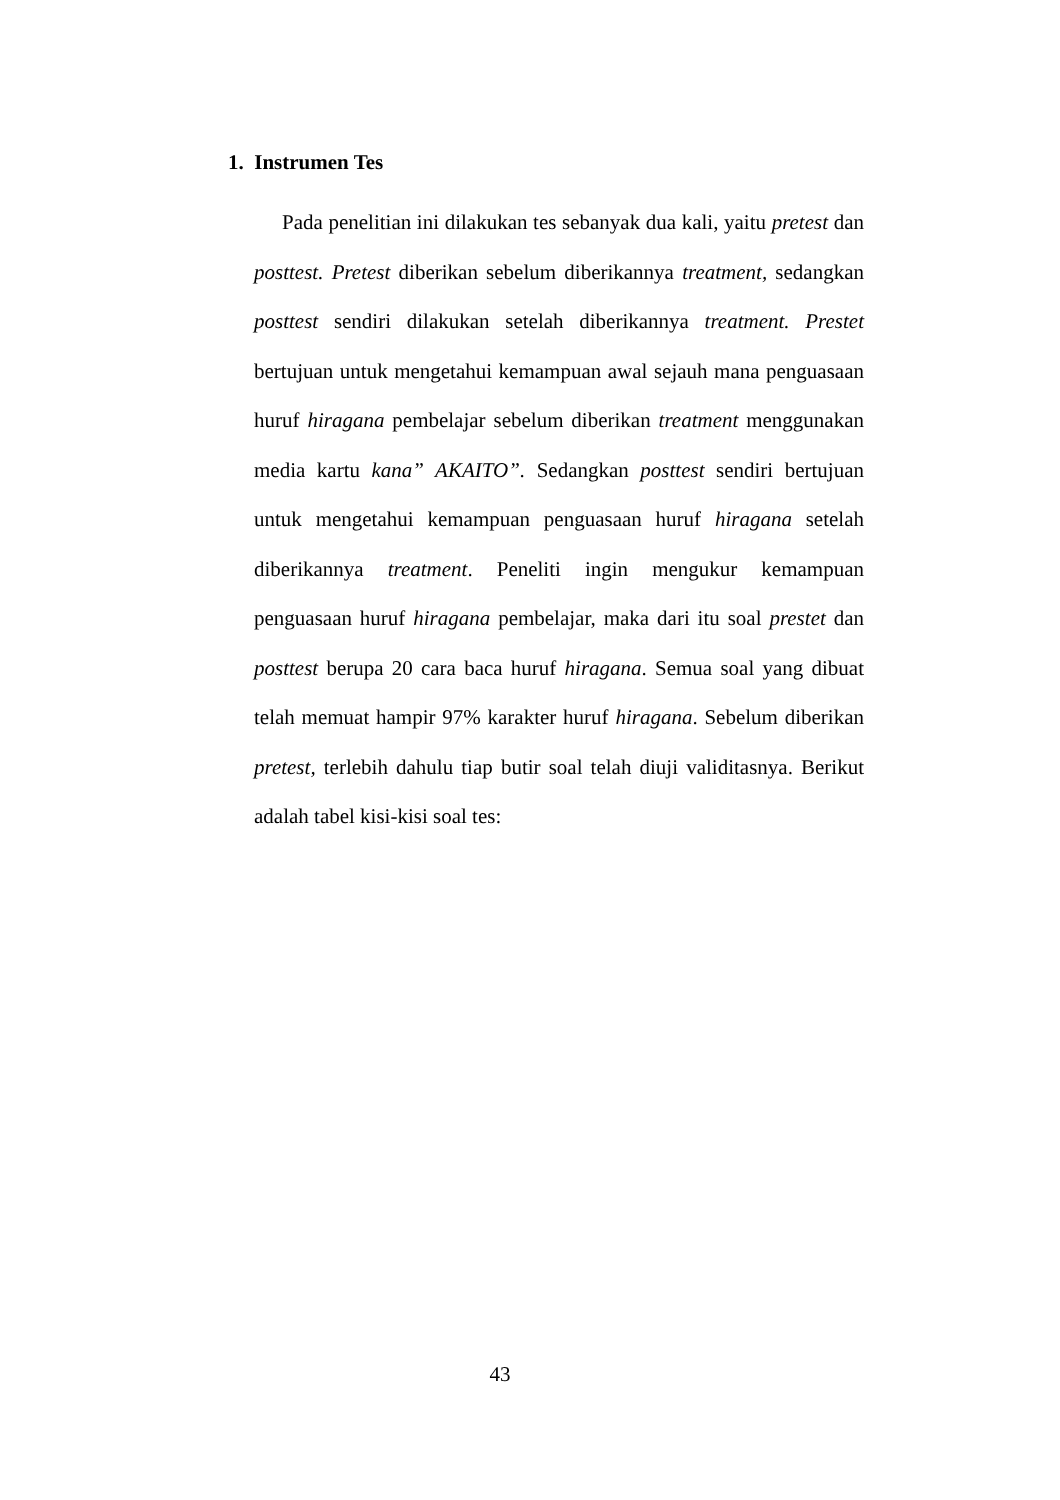1. Instrumen Tes
Pada penelitian ini dilakukan tes sebanyak dua kali, yaitu pretest dan posttest. Pretest diberikan sebelum diberikannya treatment, sedangkan posttest sendiri dilakukan setelah diberikannya treatment. Prestet bertujuan untuk mengetahui kemampuan awal sejauh mana penguasaan huruf hiragana pembelajar sebelum diberikan treatment menggunakan media kartu kana” AKAITO”. Sedangkan posttest sendiri bertujuan untuk mengetahui kemampuan penguasaan huruf hiragana setelah diberikannya treatment. Peneliti ingin mengukur kemampuan penguasaan huruf hiragana pembelajar, maka dari itu soal prestet dan posttest berupa 20 cara baca huruf hiragana. Semua soal yang dibuat telah memuat hampir 97% karakter huruf hiragana. Sebelum diberikan pretest, terlebih dahulu tiap butir soal telah diuji validitasnya. Berikut adalah tabel kisi-kisi soal tes:
43